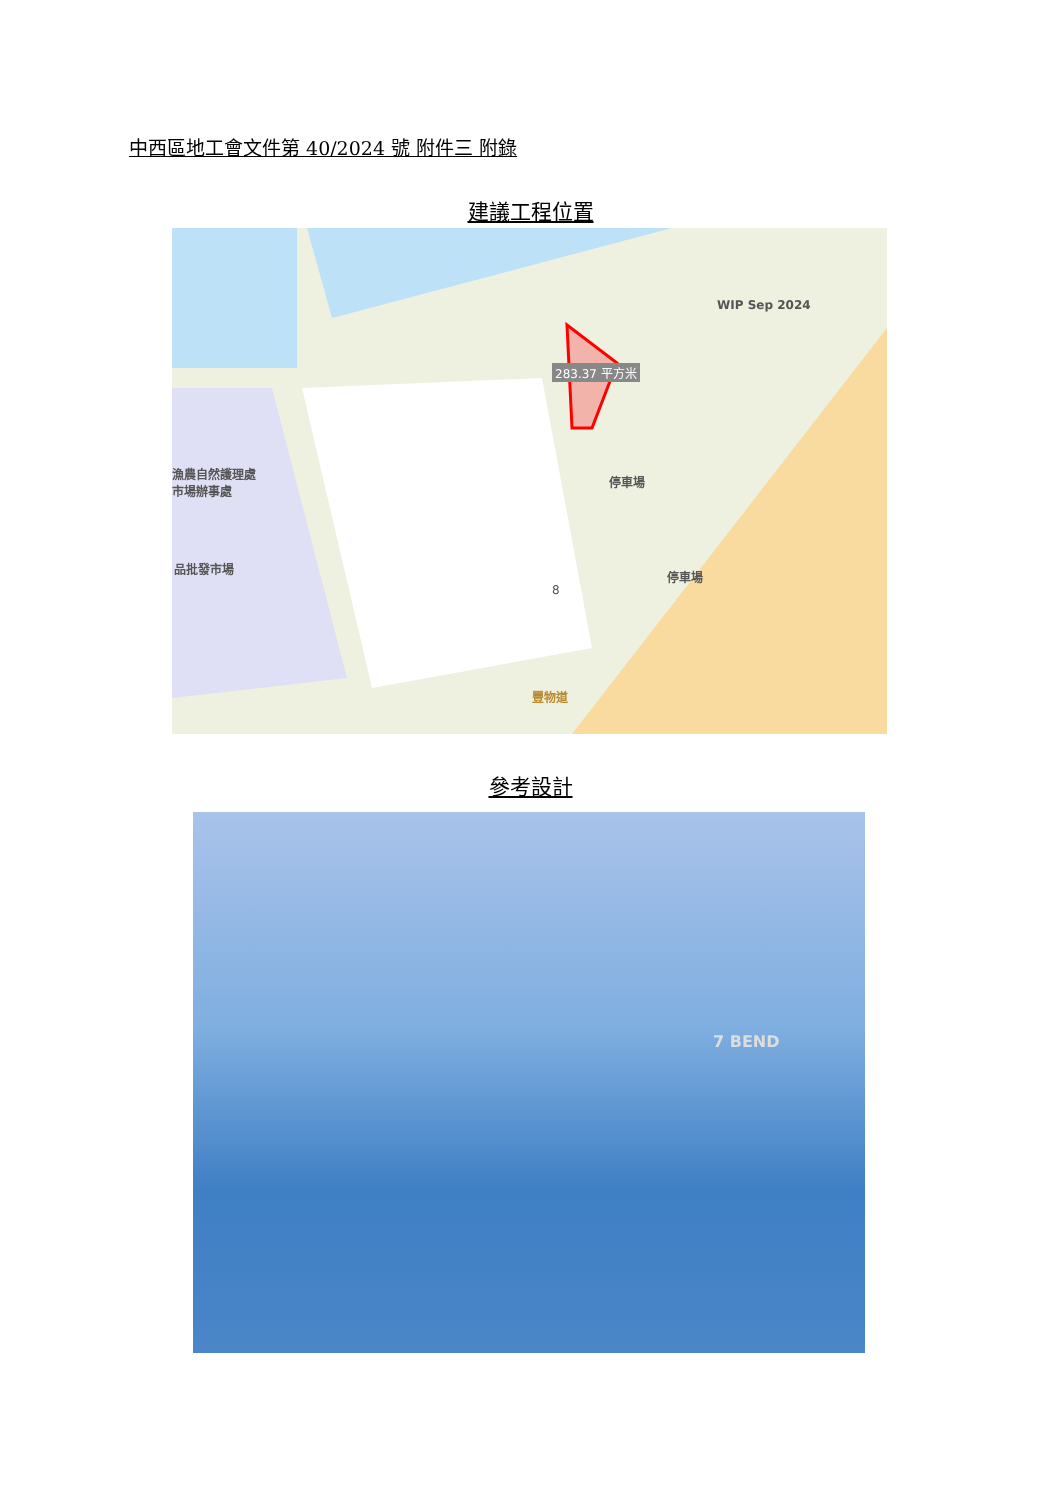中西區地工會文件第 40/2024 號 附件三 附錄
建議工程位置
WIP Sep 2024
283.37 平方米
漁農自然護理處
市場辦事處
品批發市場
停車場
停車場
8
豐物道
參考設計
7 BEND